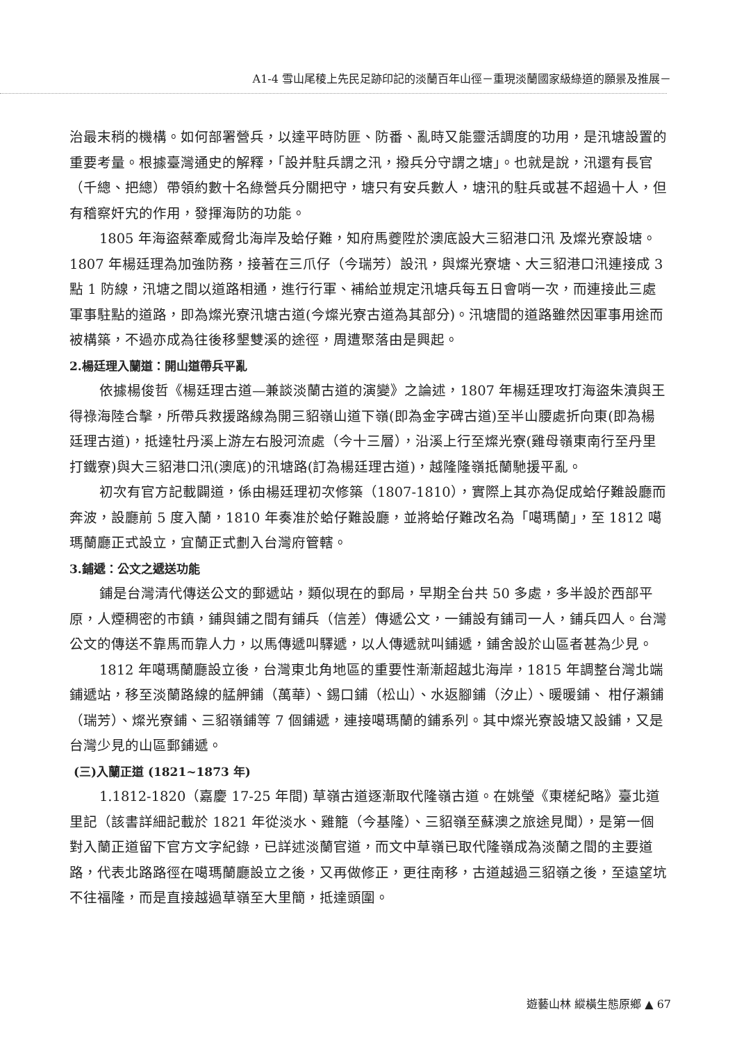A1-4 雪山尾稜上先民足跡印記的淡蘭百年山徑－重現淡蘭國家級綠道的願景及推展－
治最末稍的機構。如何部署營兵，以達平時防匪、防番、亂時又能靈活調度的功用，是汛塘設置的重要考量。根據臺灣通史的解釋，「設并駐兵謂之汛，撥兵分守謂之塘」。也就是說，汛還有長官（千總、把總）帶領約數十名綠營兵分關把守，塘只有安兵數人，塘汛的駐兵或甚不超過十人，但有稽察奸宄的作用，發揮海防的功能。
1805 年海盜蔡牽威脅北海岸及蛤仔難，知府馬夔陞於澳底設大三貂港口汛 及燦光寮設塘。1807 年楊廷理為加強防務，接著在三爪仔（今瑞芳）設汛，與燦光寮塘、大三貂港口汛連接成 3 點 1 防線，汛塘之間以道路相通，進行行軍、補給並規定汛塘兵每五日會哨一次，而連接此三處軍事駐點的道路，即為燦光寮汛塘古道(今燦光寮古道為其部分)。汛塘間的道路雖然因軍事用途而被構築，不過亦成為往後移墾雙溪的途徑，周遭聚落由是興起。
2.楊廷理入蘭道：開山道帶兵平亂
依據楊俊哲《楊廷理古道—兼談淡蘭古道的演變》之論述，1807 年楊廷理攻打海盜朱濆與王得祿海陸合擊，所帶兵救援路線為開三貂嶺山道下嶺(即為金字碑古道)至半山腰處折向東(即為楊廷理古道)，抵達牡丹溪上游左右股河流處（今十三層），沿溪上行至燦光寮(雞母嶺東南行至丹里打鐵寮)與大三貂港口汛(澳底)的汛塘路(訂為楊廷理古道)，越隆隆嶺抵蘭馳援平亂。
初次有官方記載闢道，係由楊廷理初次修築（1807-1810），實際上其亦為促成蛤仔難設廳而奔波，設廳前 5 度入蘭，1810 年奏准於蛤仔難設廳，並將蛤仔難改名為「噶瑪蘭」，至 1812 噶瑪蘭廳正式設立，宜蘭正式劃入台灣府管轄。
3.鋪遞：公文之遞送功能
鋪是台灣清代傳送公文的郵遞站，類似現在的郵局，早期全台共 50 多處，多半設於西部平原，人煙稠密的市鎮，鋪與鋪之間有鋪兵（信差）傳遞公文，一鋪設有鋪司一人，鋪兵四人。台灣公文的傳送不靠馬而靠人力，以馬傳遞叫驛遞，以人傳遞就叫鋪遞，鋪舍設於山區者甚為少見。
1812 年噶瑪蘭廳設立後，台灣東北角地區的重要性漸漸超越北海岸，1815 年調整台灣北端鋪遞站，移至淡蘭路線的艋舺鋪（萬華）、錫口鋪（松山）、水返腳鋪（汐止）、暖暖鋪、 柑仔瀨鋪（瑞芳）、燦光寮鋪、三貂嶺鋪等 7 個鋪遞，連接噶瑪蘭的鋪系列。其中燦光寮設塘又設鋪，又是台灣少見的山區郵鋪遞。
(三)入蘭正道 (1821~1873 年)
1.1812-1820（嘉慶 17-25 年間) 草嶺古道逐漸取代隆嶺古道。在姚瑩《東槎紀略》臺北道里記（該書詳細記載於 1821 年從淡水、雞籠（今基隆）、三貂嶺至蘇澳之旅途見聞），是第一個對入蘭正道留下官方文字紀錄，已詳述淡蘭官道，而文中草嶺已取代隆嶺成為淡蘭之間的主要道路，代表北路路徑在噶瑪蘭廳設立之後，又再做修正，更往南移，古道越過三貂嶺之後，至遠望坑不往福隆，而是直接越過草嶺至大里簡，抵達頭圍。
遊藝山林 縱橫生態原鄉 ▲ 67